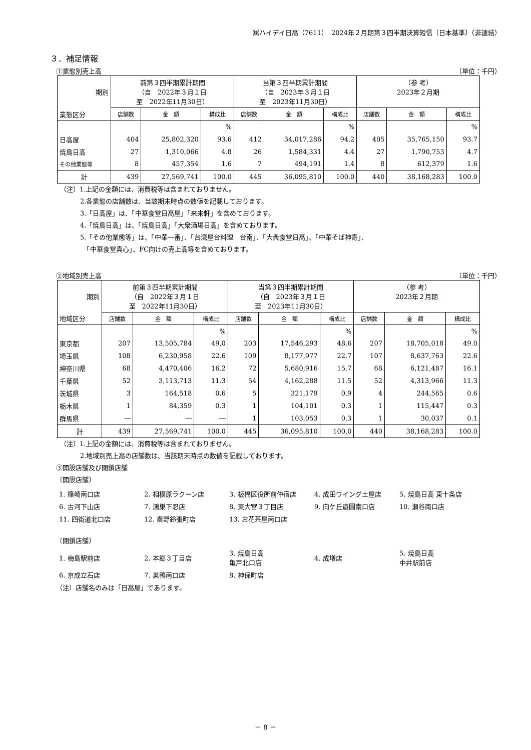㈱ハイデイ日高（7611）　2024年２月期第３四半期決算短信〔日本基準〕（非連結）
３．補足情報
①業態別売上高 （単位：千円）
| 期別 | 前第３四半期累計期間 （自 2022年３月１日 至 2022年11月30日） | | | 当第３四半期累計期間 （自 2023年３月１日 至 2023年11月30日） | | | （参 考） 2023年２月期 | | |
| --- | --- | --- | --- | --- | --- | --- | --- | --- | --- |
| 業態区分 | 店舗数 | 金 額 | 構成比 | 店舗数 | 金 額 | 構成比 | 店舗数 | 金 額 | 構成比 |
| | | | % | | | % | | | % |
| 日高屋 | 404 | 25,802,320 | 93.6 | 412 | 34,017,286 | 94.2 | 405 | 35,765,150 | 93.7 |
| 焼鳥日高 | 27 | 1,310,066 | 4.8 | 26 | 1,584,331 | 4.4 | 27 | 1,790,753 | 4.7 |
| その他業態等 | 8 | 457,354 | 1.6 | 7 | 494,191 | 1.4 | 8 | 612,379 | 1.6 |
| 計 | 439 | 27,569,741 | 100.0 | 445 | 36,095,810 | 100.0 | 440 | 38,168,283 | 100.0 |
（注）1.上記の金額には、消費税等は含まれておりません。
2.各業態の店舗数は、当該期末時点の数値を記載しております。
3.「日高屋」は、「中華食堂日高屋」「来来軒」を含めております。
4.「焼鳥日高」は、「焼鳥日高」「大衆酒場日高」を含めております。
5.「その他業態等」は、「中華一番」、「台湾屋台料理　台南」、「大衆食堂日高」、「中華そば神寄」、
　「中華食堂真心」、FC向けの売上高等を含めております。
②地域別売上高 （単位：千円）
| 期別 | 前第３四半期累計期間 （自 2022年３月１日 至 2022年11月30日） | | | 当第３四半期累計期間 （自 2023年３月１日 至 2023年11月30日） | | | （参 考） 2023年２月期 | | |
| --- | --- | --- | --- | --- | --- | --- | --- | --- | --- |
| 地域区分 | 店舗数 | 金 額 | 構成比 | 店舗数 | 金 額 | 構成比 | 店舗数 | 金 額 | 構成比 |
| | | | % | | | % | | | % |
| 東京都 | 207 | 13,505,784 | 49.0 | 203 | 17,546,293 | 48.6 | 207 | 18,705,018 | 49.0 |
| 埼玉県 | 108 | 6,230,958 | 22.6 | 109 | 8,177,977 | 22.7 | 107 | 8,637,763 | 22.6 |
| 神奈川県 | 68 | 4,470,406 | 16.2 | 72 | 5,680,916 | 15.7 | 68 | 6,121,487 | 16.1 |
| 千葉県 | 52 | 3,113,713 | 11.3 | 54 | 4,162,288 | 11.5 | 52 | 4,313,966 | 11.3 |
| 茨城県 | 3 | 164,518 | 0.6 | 5 | 321,179 | 0.9 | 4 | 244,565 | 0.6 |
| 栃木県 | 1 | 84,359 | 0.3 | 1 | 104,101 | 0.3 | 1 | 115,447 | 0.3 |
| 群馬県 | ― | ― | ― | 1 | 103,053 | 0.3 | 1 | 30,037 | 0.1 |
| 計 | 439 | 27,569,741 | 100.0 | 445 | 36,095,810 | 100.0 | 440 | 38,168,283 | 100.0 |
（注）1.上記の金額には、消費税等は含まれておりません。
2.地域別売上高の店舗数は、当該期末時点の数値を記載しております。
③開設店舗及び閉鎖店舗
〔開設店舗〕
1. 篠崎南口店
2. 相模原ラクーン店
3. 板橋区役所前仲宿店
4. 成田ウイング土屋店
5. 焼鳥日高 東十条店
6. 古河下山店
7. 鴻巣下忍店
8. 東大宮３丁目店
9. 向ケ丘遊園南口店
10. 瀬谷南口店
11. 四街道北口店
12. 秦野鈴張町店
13. お花茶屋南口店
〔閉鎖店舗〕
1. 梅島駅前店
2. 本郷３丁目店
3. 焼鳥日高
亀戸北口店
4. 成増店
5. 焼鳥日高
中井駅前店
6. 京成立石店
7. 巣鴨南口店
8. 神保町店
（注）店舗名のみは「日高屋」であります。
－ 8 －